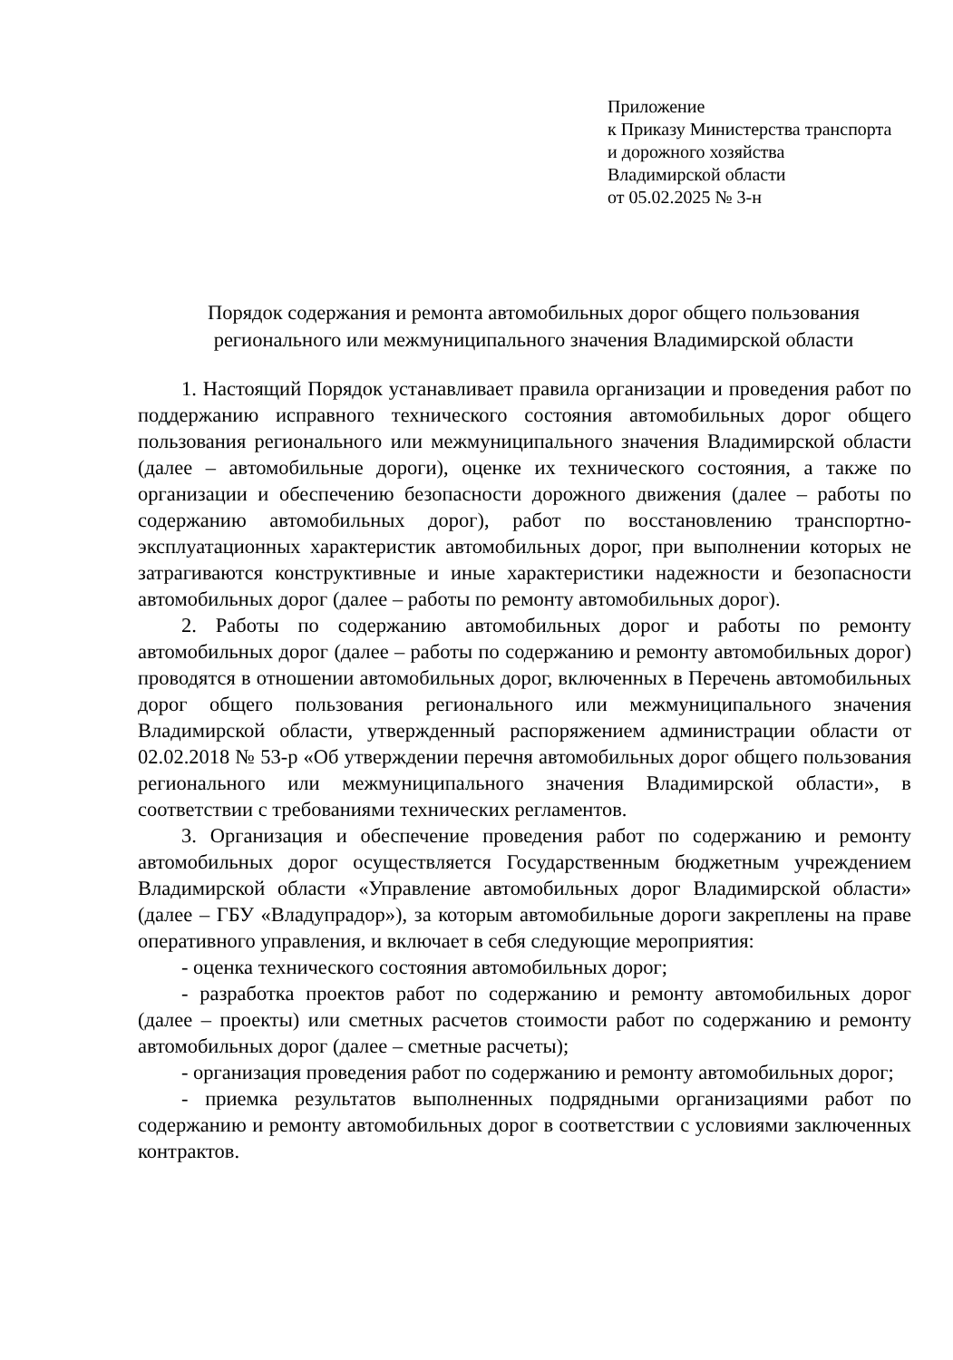Приложение
к Приказу Министерства транспорта
и дорожного хозяйства
Владимирской области
от 05.02.2025 № 3-н
Порядок содержания и ремонта автомобильных дорог общего пользования регионального или межмуниципального значения Владимирской области
1. Настоящий Порядок устанавливает правила организации и проведения работ по поддержанию исправного технического состояния автомобильных дорог общего пользования регионального или межмуниципального значения Владимирской области (далее – автомобильные дороги), оценке их технического состояния, а также по организации и обеспечению безопасности дорожного движения (далее – работы по содержанию автомобильных дорог), работ по восстановлению транспортно-эксплуатационных характеристик автомобильных дорог, при выполнении которых не затрагиваются конструктивные и иные характеристики надежности и безопасности автомобильных дорог (далее – работы по ремонту автомобильных дорог).
2. Работы по содержанию автомобильных дорог и работы по ремонту автомобильных дорог (далее – работы по содержанию и ремонту автомобильных дорог) проводятся в отношении автомобильных дорог, включенных в Перечень автомобильных дорог общего пользования регионального или межмуниципального значения Владимирской области, утвержденный распоряжением администрации области от 02.02.2018 № 53-р «Об утверждении перечня автомобильных дорог общего пользования регионального или межмуниципального значения Владимирской области», в соответствии с требованиями технических регламентов.
3. Организация и обеспечение проведения работ по содержанию и ремонту автомобильных дорог осуществляется Государственным бюджетным учреждением Владимирской области «Управление автомобильных дорог Владимирской области» (далее – ГБУ «Владупрадор»), за которым автомобильные дороги закреплены на праве оперативного управления, и включает в себя следующие мероприятия:
- оценка технического состояния автомобильных дорог;
- разработка проектов работ по содержанию и ремонту автомобильных дорог (далее – проекты) или сметных расчетов стоимости работ по содержанию и ремонту автомобильных дорог (далее – сметные расчеты);
- организация проведения работ по содержанию и ремонту автомобильных дорог;
- приемка результатов выполненных подрядными организациями работ по содержанию и ремонту автомобильных дорог в соответствии с условиями заключенных контрактов.